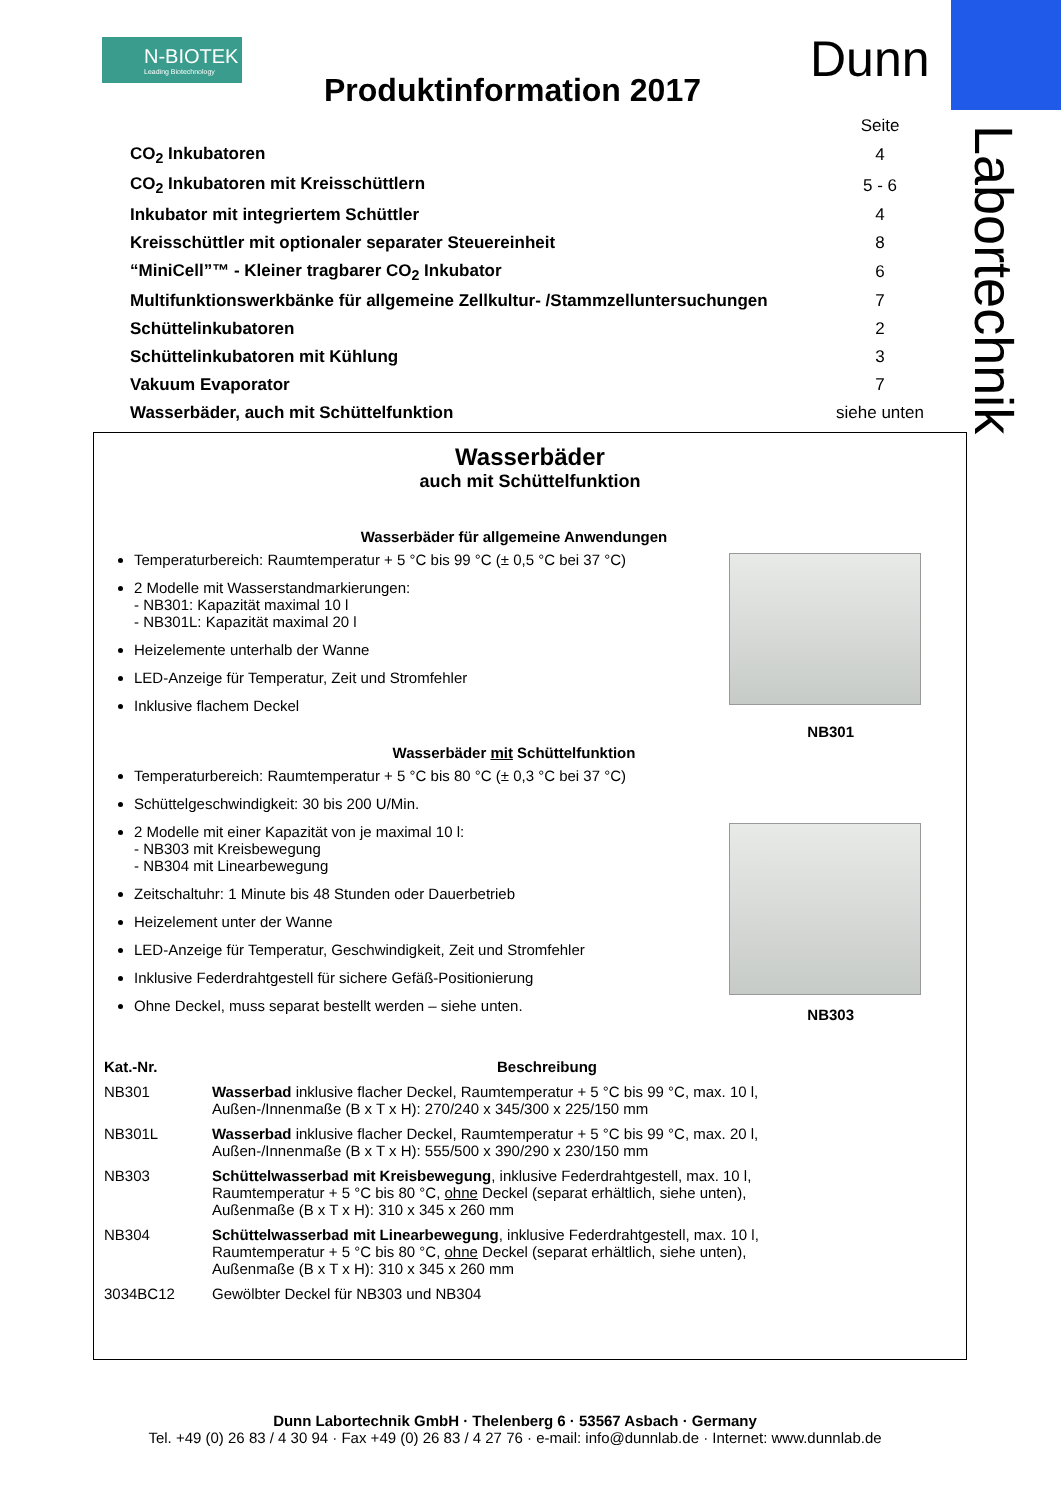N-BIOTEK
Leading Biotechnology
Dunn
Labortechnik
Produktinformation 2017
| | Seite |
| CO<sub>2</sub> Inkubatoren | 4 |
| CO<sub>2</sub> Inkubatoren mit Kreisschüttlern | 5 - 6 |
| Inkubator mit integriertem Schüttler | 4 |
| Kreisschüttler mit optionaler separater Steuereinheit | 8 |
| “MiniCell”™ - Kleiner tragbarer CO<sub>2</sub> Inkubator | 6 |
| Multifunktionswerkbänke für allgemeine Zellkultur- /Stammzelluntersuchungen | 7 |
| Schüttelinkubatoren | 2 |
| Schüttelinkubatoren mit Kühlung | 3 |
| Vakuum Evaporator | 7 |
| Wasserbäder, auch mit Schüttelfunktion | siehe unten |
Wasserbäder
auch mit Schüttelfunktion
Wasserbäder für allgemeine Anwendungen
Temperaturbereich: Raumtemperatur + 5 °C bis 99 °C (± 0,5 °C bei 37 °C)
2 Modelle mit Wasserstandmarkierungen:
- NB301: Kapazität maximal 10 l
- NB301L: Kapazität maximal 20 l
Heizelemente unterhalb der Wanne
LED-Anzeige für Temperatur, Zeit und Stromfehler
Inklusive flachem Deckel
NB301
Wasserbäder mit Schüttelfunktion
Temperaturbereich: Raumtemperatur + 5 °C bis 80 °C (± 0,3 °C bei 37 °C)
Schüttelgeschwindigkeit: 30 bis 200 U/Min.
2 Modelle mit einer Kapazität von je maximal 10 l:
- NB303 mit Kreisbewegung
- NB304 mit Linearbewegung
Zeitschaltuhr: 1 Minute bis 48 Stunden oder Dauerbetrieb
Heizelement unter der Wanne
LED-Anzeige für Temperatur, Geschwindigkeit, Zeit und Stromfehler
Inklusive Federdrahtgestell für sichere Gefäß-Positionierung
Ohne Deckel, muss separat bestellt werden – siehe unten.
NB303
| Kat.-Nr. | Beschreibung |
| --- | --- |
| NB301 | Wasserbad inklusive flacher Deckel, Raumtemperatur + 5 °C bis 99 °C, max. 10 l, Außen-/Innenmaße (B x T x H): 270/240 x 345/300 x 225/150 mm |
| NB301L | Wasserbad inklusive flacher Deckel, Raumtemperatur + 5 °C bis 99 °C, max. 20 l, Außen-/Innenmaße (B x T x H): 555/500 x 390/290 x 230/150 mm |
| NB303 | Schüttelwasserbad mit Kreisbewegung , inklusive Federdrahtgestell, max. 10 l, Raumtemperatur + 5 °C bis 80 °C, ohne Deckel (separat erhältlich, siehe unten), Außenmaße (B x T x H): 310 x 345 x 260 mm |
| NB304 | Schüttelwasserbad mit Linearbewegung , inklusive Federdrahtgestell, max. 10 l, Raumtemperatur + 5 °C bis 80 °C, ohne Deckel (separat erhältlich, siehe unten), Außenmaße (B x T x H): 310 x 345 x 260 mm |
| 3034BC12 | Gewölbter Deckel für NB303 und NB304 |
Dunn Labortechnik GmbH · Thelenberg 6 · 53567 Asbach · Germany
Tel. +49 (0) 26 83 / 4 30 94 · Fax +49 (0) 26 83 / 4 27 76 · e-mail: info@dunnlab.de · Internet: www.dunnlab.de